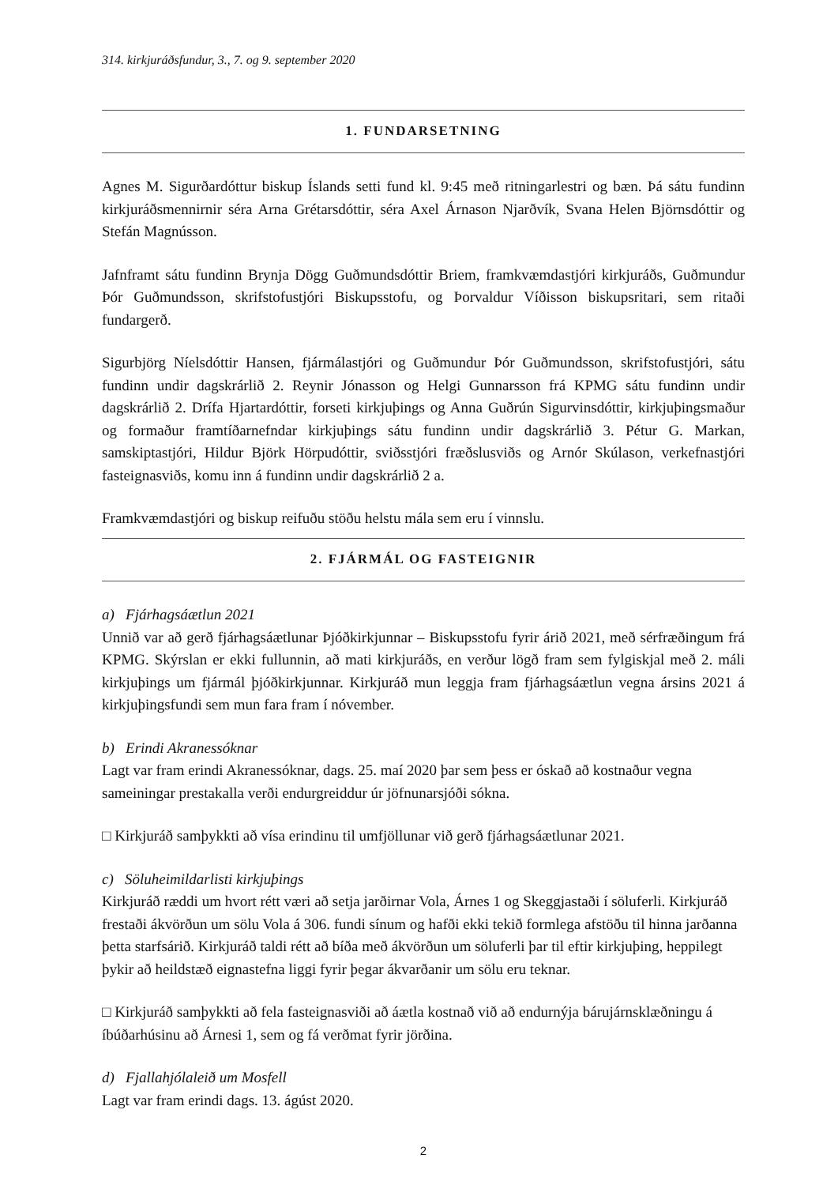314. kirkjuráðsfundur, 3., 7. og 9. september 2020
1. FUNDARSETNING
Agnes M. Sigurðardóttur biskup Íslands setti fund kl. 9:45 með ritningarlestri og bæn. Þá sátu fundinn kirkjuráðsmennirnir séra Arna Grétarsdóttir, séra Axel Árnason Njarðvík, Svana Helen Björnsdóttir og Stefán Magnússon.
Jafnframt sátu fundinn Brynja Dögg Guðmundsdóttir Briem, framkvæmdastjóri kirkjuráðs, Guðmundur Þór Guðmundsson, skrifstofustjóri Biskupsstofu, og Þorvaldur Víðisson biskupsritari, sem ritaði fundargerð.
Sigurbjörg Níelsdóttir Hansen, fjármálastjóri og Guðmundur Þór Guðmundsson, skrifstofustjóri, sátu fundinn undir dagskrárlið 2. Reynir Jónasson og Helgi Gunnarsson frá KPMG sátu fundinn undir dagskrárlið 2. Drífa Hjartardóttir, forseti kirkjuþings og Anna Guðrún Sigurvinsdóttir, kirkjuþingsmaður og formaður framtíðarnefndar kirkjuþings sátu fundinn undir dagskrárlið 3. Pétur G. Markan, samskiptastjóri, Hildur Björk Hörpudóttir, sviðsstjóri fræðslusviðs og Arnór Skúlason, verkefnastjóri fasteignasviðs, komu inn á fundinn undir dagskrárlið 2 a.
Framkvæmdastjóri og biskup reifuðu stöðu helstu mála sem eru í vinnslu.
2. FJÁRMÁL OG FASTEIGNIR
a) Fjárhagsáætlun 2021
Unnið var að gerð fjárhagsáætlunar Þjóðkirkjunnar – Biskupsstofu fyrir árið 2021, með sérfræðingum frá KPMG. Skýrslan er ekki fullunnin, að mati kirkjuráðs, en verður lögð fram sem fylgiskjal með 2. máli kirkjuþings um fjármál þjóðkirkjunnar. Kirkjuráð mun leggja fram fjárhagsáætlun vegna ársins 2021 á kirkjuþingsfundi sem mun fara fram í nóvember.
b) Erindi Akranessóknar
Lagt var fram erindi Akranessóknar, dags. 25. maí 2020 þar sem þess er óskað að kostnaður vegna sameiningar prestakalla verði endurgreiddur úr jöfnunarsjóði sókna.
□ Kirkjuráð samþykkti að vísa erindinu til umfjöllunar við gerð fjárhagsáætlunar 2021.
c) Söluheimildarlisti kirkjuþings
Kirkjuráð ræddi um hvort rétt væri að setja jarðirnar Vola, Árnes 1 og Skeggjastaði í söluferli. Kirkjuráð frestaði ákvörðun um sölu Vola á 306. fundi sínum og hafði ekki tekið formlega afstöðu til hinna jarðanna þetta starfsárið. Kirkjuráð taldi rétt að bíða með ákvörðun um söluferli þar til eftir kirkjuþing, heppilegt þykir að heildstæð eignastefna liggi fyrir þegar ákvarðanir um sölu eru teknar.
□ Kirkjuráð samþykkti að fela fasteignasviði að áætla kostnað við að endurnýja bárujárnsklæðningu á íbúðarhúsinu að Árnesi 1, sem og fá verðmat fyrir jörðina.
d) Fjallahjólaleið um Mosfell
Lagt var fram erindi dags. 13. ágúst 2020.
2